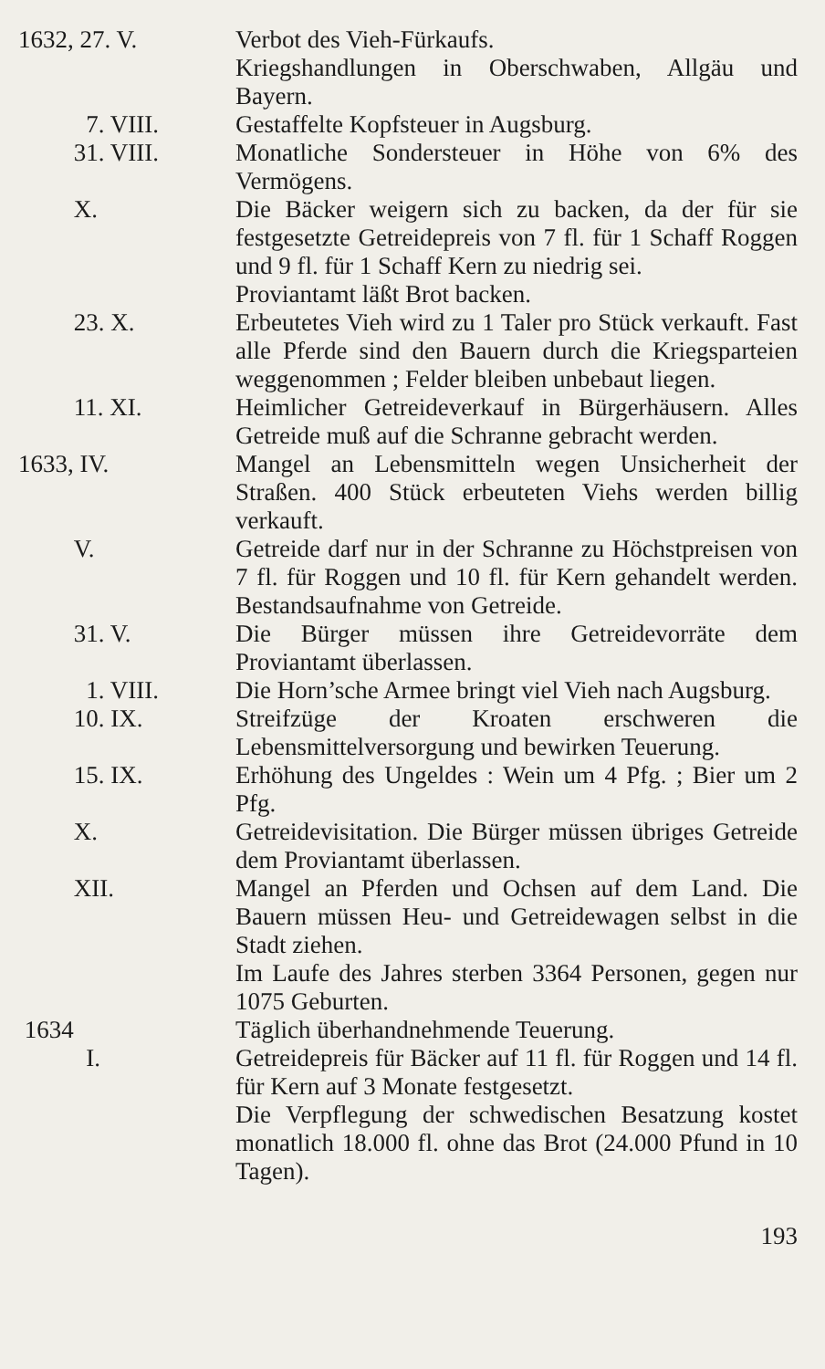1632, 27. V. Verbot des Vieh-Fürkaufs.
Kriegshandlungen in Oberschwaben, Allgäu und Bayern.
7. VIII. Gestaffelte Kopfsteuer in Augsburg.
31. VIII. Monatliche Sondersteuer in Höhe von 6% des Vermögens.
X. Die Bäcker weigern sich zu backen, da der für sie festgesetzte Getreidepreis von 7 fl. für 1 Schaff Roggen und 9 fl. für 1 Schaff Kern zu niedrig sei.
Proviantamt läßt Brot backen.
23. X. Erbeutetes Vieh wird zu 1 Taler pro Stück verkauft. Fast alle Pferde sind den Bauern durch die Kriegsparteien weggenommen ; Felder bleiben unbebaut liegen.
11. XI. Heimlicher Getreideverkauf in Bürgerhäusern. Alles Getreide muß auf die Schranne gebracht werden.
1633, IV. Mangel an Lebensmitteln wegen Unsicherheit der Straßen. 400 Stück erbeuteten Viehs werden billig verkauft.
V. Getreide darf nur in der Schranne zu Höchstpreisen von 7 fl. für Roggen und 10 fl. für Kern gehandelt werden. Bestandsaufnahme von Getreide.
31. V. Die Bürger müssen ihre Getreidevorräte dem Proviantamt überlassen.
1. VIII. Die Horn’sche Armee bringt viel Vieh nach Augsburg.
10. IX. Streifzüge der Kroaten erschweren die Lebensmittelversorgung und bewirken Teuerung.
15. IX. Erhöhung des Ungeldes : Wein um 4 Pfg. ; Bier um 2 Pfg.
X. Getreidevisitation. Die Bürger müssen übriges Getreide dem Proviantamt überlassen.
XII. Mangel an Pferden und Ochsen auf dem Land. Die Bauern müssen Heu- und Getreidewagen selbst in die Stadt ziehen.
Im Laufe des Jahres sterben 3364 Personen, gegen nur 1075 Geburten.
1634 Täglich überhandnehmende Teuerung.
I. Getreidepreis für Bäcker auf 11 fl. für Roggen und 14 fl. für Kern auf 3 Monate festgesetzt.
Die Verpflegung der schwedischen Besatzung kostet monatlich 18.000 fl. ohne das Brot (24.000 Pfund in 10 Tagen).
193